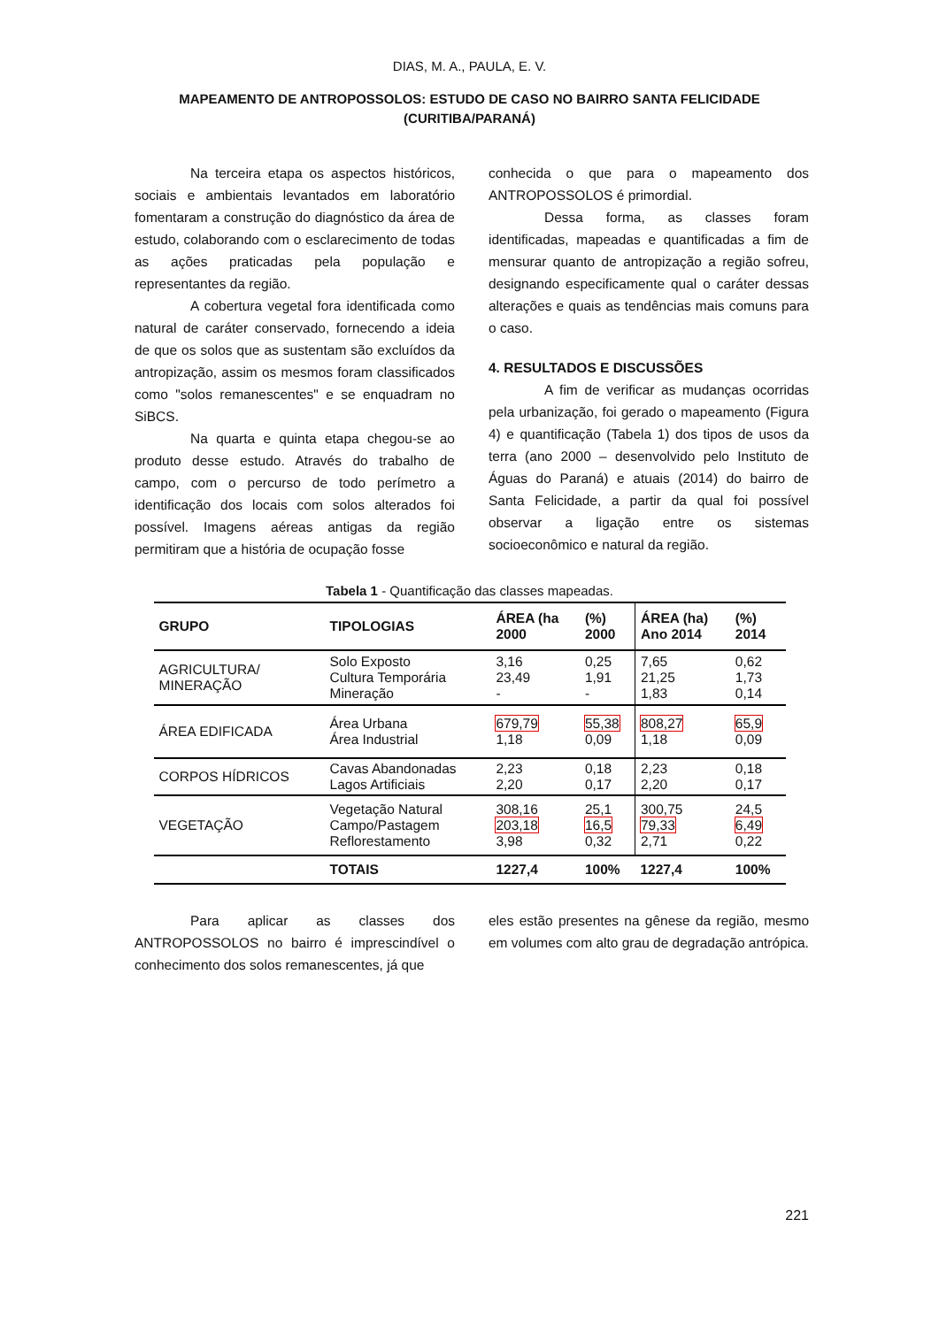DIAS, M. A., PAULA, E. V.
MAPEAMENTO DE ANTROPOSSOLOS: ESTUDO DE CASO NO BAIRRO SANTA FELICIDADE (CURITIBA/PARANÁ)
Na terceira etapa os aspectos históricos, sociais e ambientais levantados em laboratório fomentaram a construção do diagnóstico da área de estudo, colaborando com o esclarecimento de todas as ações praticadas pela população e representantes da região.
A cobertura vegetal fora identificada como natural de caráter conservado, fornecendo a ideia de que os solos que as sustentam são excluídos da antropização, assim os mesmos foram classificados como "solos remanescentes" e se enquadram no SiBCS.
Na quarta e quinta etapa chegou-se ao produto desse estudo. Através do trabalho de campo, com o percurso de todo perímetro a identificação dos locais com solos alterados foi possível. Imagens aéreas antigas da região permitiram que a história de ocupação fosse
conhecida o que para o mapeamento dos ANTROPOSSOLOS é primordial.
Dessa forma, as classes foram identificadas, mapeadas e quantificadas a fim de mensurar quanto de antropização a região sofreu, designando especificamente qual o caráter dessas alterações e quais as tendências mais comuns para o caso.
4. RESULTADOS E DISCUSSÕES
A fim de verificar as mudanças ocorridas pela urbanização, foi gerado o mapeamento (Figura 4) e quantificação (Tabela 1) dos tipos de usos da terra (ano 2000 – desenvolvido pelo Instituto de Águas do Paraná) e atuais (2014) do bairro de Santa Felicidade, a partir da qual foi possível observar a ligação entre os sistemas socioeconômico e natural da região.
Tabela 1 - Quantificação das classes mapeadas.
| GRUPO | TIPOLOGIAS | ÁREA (ha 2000 | (%) 2000 | ÁREA (ha) Ano 2014 | (%) 2014 |
| --- | --- | --- | --- | --- | --- |
| AGRICULTURA/ MINERAÇÃO | Solo Exposto Cultura Temporária Mineração | 3,16 23,49 - | 0,25 1,91 - | 7,65 21,25 1,83 | 0,62 1,73 0,14 |
| ÁREA EDIFICADA | Área Urbana Área Industrial | 679,79 1,18 | 55,38 0,09 | 808,27 1,18 | 65,9 0,09 |
| CORPOS HÍDRICOS | Cavas Abandonadas Lagos Artificiais | 2,23 2,20 | 0,18 0,17 | 2,23 2,20 | 0,18 0,17 |
| VEGETAÇÃO | Vegetação Natural Campo/Pastagem Reflorestamento | 308,16 203,18 3,98 | 25,1 16,5 0,32 | 300,75 79,33 2,71 | 24,5 6,49 0,22 |
| | TOTAIS | 1227,4 | 100% | 1227,4 | 100% |
Para aplicar as classes dos ANTROPOSSOLOS no bairro é imprescindível o conhecimento dos solos remanescentes, já que
eles estão presentes na gênese da região, mesmo em volumes com alto grau de degradação antrópica.
221